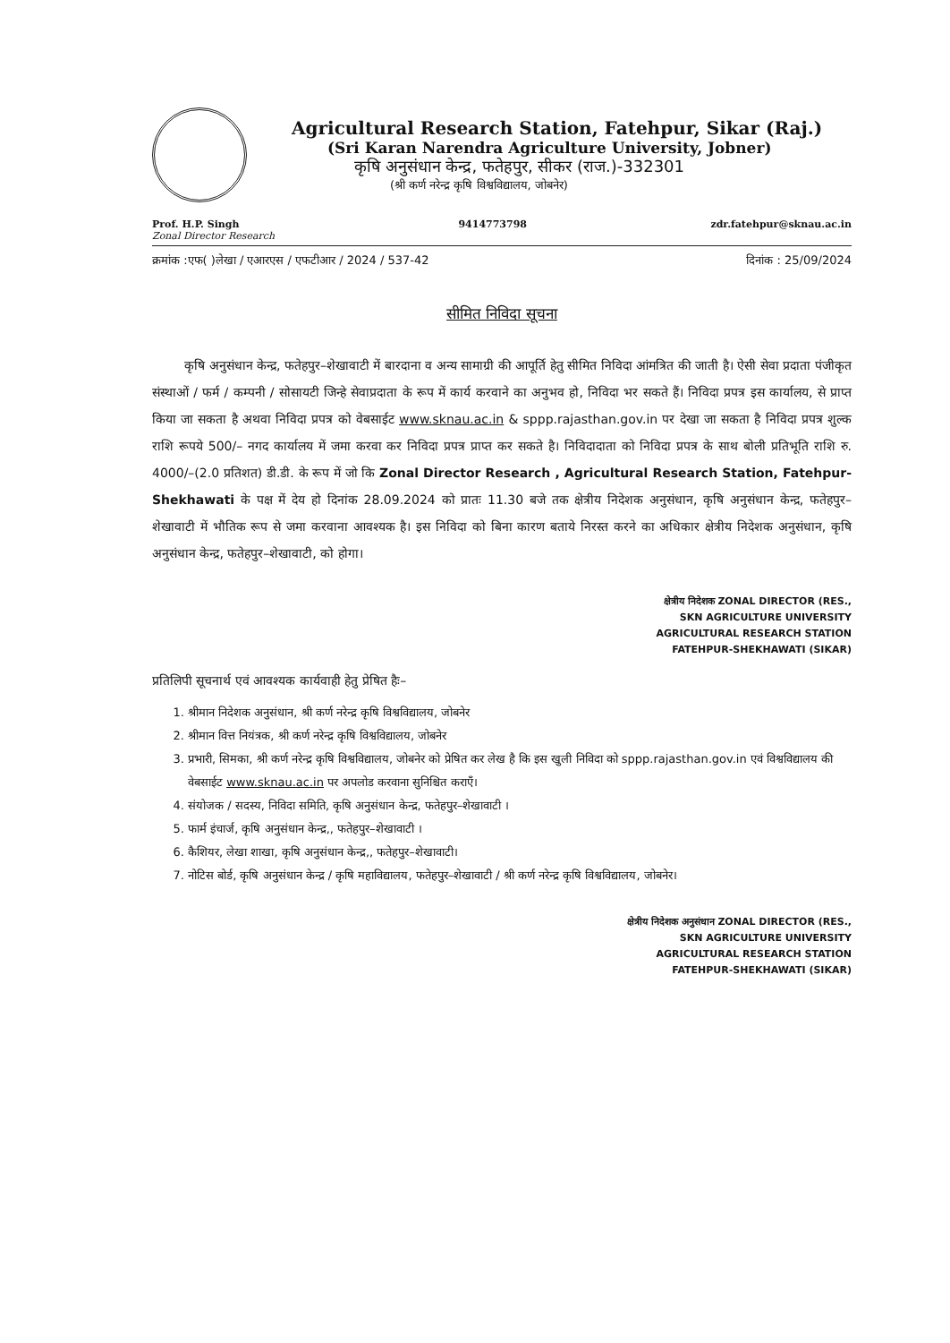Agricultural Research Station, Fatehpur, Sikar (Raj.)
(Sri Karan Narendra Agriculture University, Jobner)
कृषि अनुसंधान केन्द्र, फतेहपुर, सीकर (राज.)-332301
(श्री कर्ण नरेन्द्र कृषि विश्वविद्यालय, जोबनेर)
Prof. H.P. Singh
Zonal Director Research 9414773798 zdr.fatehpur@sknau.ac.in
क्रमांक :एफ( )लेखा / एआरएस / एफटीआर / 2024 / 537-42 दिनांक : 25/09/2024
सीमित निविदा सूचना
कृषि अनुसंधान केन्द्र, फतेहपुर–शेखावाटी में बारदाना व अन्य सामाग्री की आपूर्ति हेतु सीमित निविदा आंमत्रित की जाती है। ऐसी सेवा प्रदाता पंजीकृत संस्थाओं / फर्म / कम्पनी / सोसायटी जिन्हे सेवाप्रदाता के रूप में कार्य करवाने का अनुभव हो, निविदा भर सकते हैं। निविदा प्रपत्र इस कार्यालय, से प्राप्त किया जा सकता है अथवा निविदा प्रपत्र को वेबसाईट www.sknau.ac.in & sppp.rajasthan.gov.in पर देखा जा सकता है निविदा प्रपत्र शुल्क राशि रूपये 500/– नगद कार्यालय में जमा करवा कर निविदा प्रपत्र प्राप्त कर सकते है। निविदादाता को निविदा प्रपत्र के साथ बोली प्रतिभूति राशि रु. 4000/–(2.0 प्रतिशत) डी.डी. के रूप में जो कि Zonal Director Research , Agricultural Research Station, Fatehpur-Shekhawati के पक्ष में देय हो दिनांक 28.09.2024 को प्रातः 11.30 बजे तक क्षेत्रीय निदेशक अनुसंधान, कृषि अनुसंधान केन्द्र, फतेहपुर–शेखावाटी में भौतिक रूप से जमा करवाना आवश्यक है। इस निविदा को बिना कारण बताये निरस्त करने का अधिकार क्षेत्रीय निदेशक अनुसंधान, कृषि अनुसंधान केन्द्र, फतेहपुर–शेखावाटी, को होगा।
क्षेत्रीय निदेशक ZONAL DIRECTOR (RES.,
SKN AGRICULTURE UNIVERSITY
AGRICULTURAL RESEARCH STATION
FATEHPUR-SHEKHAWATI (SIKAR)
प्रतिलिपी सूचनार्थ एवं आवश्यक कार्यवाही हेतु प्रेषित हैः–
1. श्रीमान निदेशक अनुसंधान, श्री कर्ण नरेन्द्र कृषि विश्वविद्यालय, जोबनेर
2. श्रीमान वित्त नियंत्रक, श्री कर्ण नरेन्द्र कृषि विश्वविद्यालय, जोबनेर
3. प्रभारी, सिमका, श्री कर्ण नरेन्द्र कृषि विश्वविद्यालय, जोबनेर को प्रेषित कर लेख है कि इस खुली निविदा को sppp.rajasthan.gov.in एवं विश्वविद्यालय की वेबसाईट www.sknau.ac.in पर अपलोड करवाना सुनिश्चित कराएँ।
4. संयोजक / सदस्य, निविदा समिति, कृषि अनुसंधान केन्द्र, फतेहपुर–शेखावाटी ।
5. फार्म इंचार्ज, कृषि अनुसंधान केन्द्र,, फतेहपुर–शेखावाटी ।
6. कैशियर, लेखा शाखा, कृषि अनुसंधान केन्द्र,, फतेहपुर–शेखावाटी।
7. नोटिस बोर्ड, कृषि अनुसंधान केन्द्र / कृषि महाविद्यालय, फतेहपुर–शेखावाटी / श्री कर्ण नरेन्द्र कृषि विश्वविद्यालय, जोबनेर।
क्षेत्रीय निदेशक अनुसंधान ZONAL DIRECTOR (RES.,
SKN AGRICULTURE UNIVERSITY
AGRICULTURAL RESEARCH STATION
FATEHPUR-SHEKHAWATI (SIKAR)